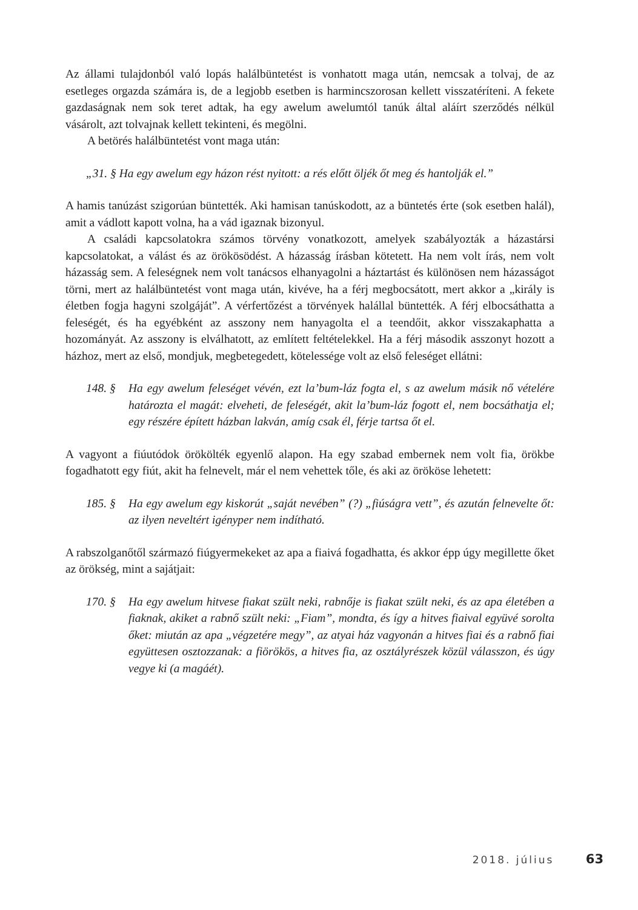Az állami tulajdonból való lopás halálbüntetést is vonhatott maga után, nem­csak a tolvaj, de az esetleges orgazda számára is, de a legjobb esetben is harmincszorosan kellett visszatéríteni. A fekete gazdaságnak nem sok teret adtak, ha egy awelum awelumtól tanúk által aláírt szerződés nélkül vásárolt, azt tolvajnak kellett tekinteni, és megölni.
A betörés halálbüntetést vont maga után:
„31. § Ha egy awelum egy házon rést nyitott: a rés előtt öljék őt meg és hantolják el.”
A hamis tanúzást szigorúan büntették. Aki hamisan tanúskodott, az a büntetés érte (sok esetben halál), amit a vádlott kapott volna, ha a vád igaznak bizonyul.
A családi kapcsolatokra számos törvény vonatkozott, amelyek szabályozták a házastársi kapcsolatokat, a válást és az örökösödést. A házasság írásban kötetett. Ha nem volt írás, nem volt házasság sem. A feleségnek nem volt tanácsos elhanyagolni a háztartást és különösen nem házasságot törni, mert az halálbüntetést vont maga után, kivéve, ha a férj megbocsátott, mert akkor a „király is életben fogja hagyni szolgáját”. A vérfertőzést a törvények halállal büntették. A férj elbocsáthatta a feleségét, és ha egyébként az asszony nem hanyagolta el a teendőit, akkor visszakaphatta a hozományát. Az asszony is elválhatott, az említett feltételekkel. Ha a férj második asszonyt hozott a házhoz, mert az első, mondjuk, megbetegedett, kötelessége volt az első feleséget ellátni:
148. §
Ha egy awelum feleséget vévén, ezt la’bum-láz fogta el, s az awelum másik nő vételére határozta el magát: elveheti, de feleségét, akit la’bum-láz fogott el, nem bocsáthatja el; egy részére épített házban lakván, amíg csak él, férje tartsa őt el.
A vagyont a fiúutódok örökölték egyenlő alapon. Ha egy szabad embernek nem volt fia, örökbe fogadhatott egy fiút, akit ha felnevelt, már el nem vehettek tőle, és aki az örököse lehetett:
185. §
Ha egy awelum egy kiskorút „saját nevében” (?) „fiúságra vett”, és azután felnevelte őt: az ilyen neveltért igényper nem indítható.
A rabszolganőtől származó fiúgyermekeket az apa a fiaivá fogadhatta, és akkor épp úgy megillette őket az örökség, mint a sajátjait:
170. §
Ha egy awelum hitvese fiakat szült neki, rabnője is fiakat szült neki, és az apa életében a fiaknak, akiket a rabnő szült neki: „Fiam”, mondta, és így a hitves fiaival együvé sorolta őket: miután az apa „végzetére megy”, az atyai ház vagyonán a hitves fiai és a rabnő fiai együttesen osztozzanak: a fiörökös, a hitves fia, az osztályrészek közül válasszon, és úgy vegye ki (a magáét).
2018. július 63